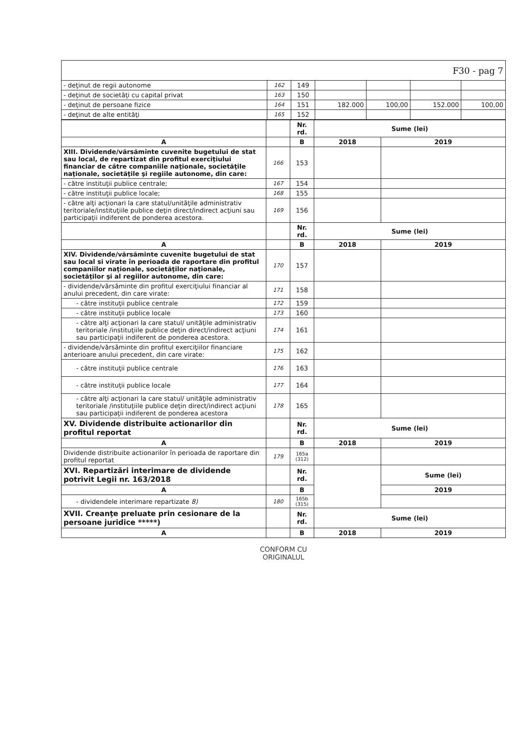| F30 - pag 7 | | | | | | |
| - deţinut de regii autonome | 162 | 149 | | | | |
| - deţinut de societăţi cu capital privat | 163 | 150 | | | | |
| - deţinut de persoane fizice | 164 | 151 | 182.000 | 100,00 | 152.000 | 100,00 |
| - deţinut de alte entităţi | 165 | 152 | | | | |
| | | Nr. rd. | Sume (lei) | |
| --- | --- | --- | --- | --- |
| A | | B | 2018 | 2019 |
| XIII. Dividende/vărsăminte cuvenite bugetului de stat sau local, de repartizat din profitul exerciţiului financiar de către companiile naţionale, societăţile naţionale, societăţile şi regiile autonome, din care: | 166 | 153 | | |
| - către instituţii publice centrale; | 167 | 154 | | |
| - către instituţii publice locale; | 168 | 155 | | |
| - către alţi acţionari la care statul/unităţile administrativ teritoriale/instituţiile publice deţin direct/indirect acţiuni sau participaţii indiferent de ponderea acestora. | 169 | 156 | | |
| | | Nr. rd. | Sume (lei) | |
| A | | B | 2018 | 2019 |
| XIV. Dividende/vărsăminte cuvenite bugetului de stat sau local si virate în perioada de raportare din profitul companiilor naţionale, societăţilor naţionale, societăţilor şi al regiilor autonome, din care: | 170 | 157 | | |
| - dividende/vărsăminte din profitul exerciţiului financiar al anului precedent, din care virate: | 171 | 158 | | |
| - către instituţii publice centrale | 172 | 159 | | |
| - către instituţii publice locale | 173 | 160 | | |
| - către alţi acţionari la care statul/ unităţile administrativ teritoriale /instituţiile publice deţin direct/indirect acţiuni sau participaţii indiferent de ponderea acestora. | 174 | 161 | | |
| - dividende/vărsăminte din profitul exerciţiilor financiare anterioare anului precedent, din care virate: | 175 | 162 | | |
| - către instituţii publice centrale | 176 | 163 | | |
| - către instituţii publice locale | 177 | 164 | | |
| - către alţi acţionari la care statul/ unităţile administrativ teritoriale /instituţiile publice deţin direct/indirect acţiuni sau participaţii indiferent de ponderea acestora | 178 | 165 | | |
| XV. Dividende distribuite actionarilor din profitul reportat | | Nr. rd. | Sume (lei) | |
| A | | B | 2018 | 2019 |
| Dividende distribuite actionarilor în perioada de raportare din profitul reportat | 179 | 165a (312) | | |
| XVI. Repartizări interimare de dividende potrivit Legii nr. 163/2018 | | Nr. rd. | | Sume (lei) |
| A | | B | | 2019 |
| - dividendele interimare repartizate 8) | 180 | 165b (315) | | |
| XVII. Creanţe preluate prin cesionare de la persoane juridice *****) | | Nr. rd. | Sume (lei) | |
| A | | B | 2018 | 2019 |
CONFORM CU
ORIGINALUL